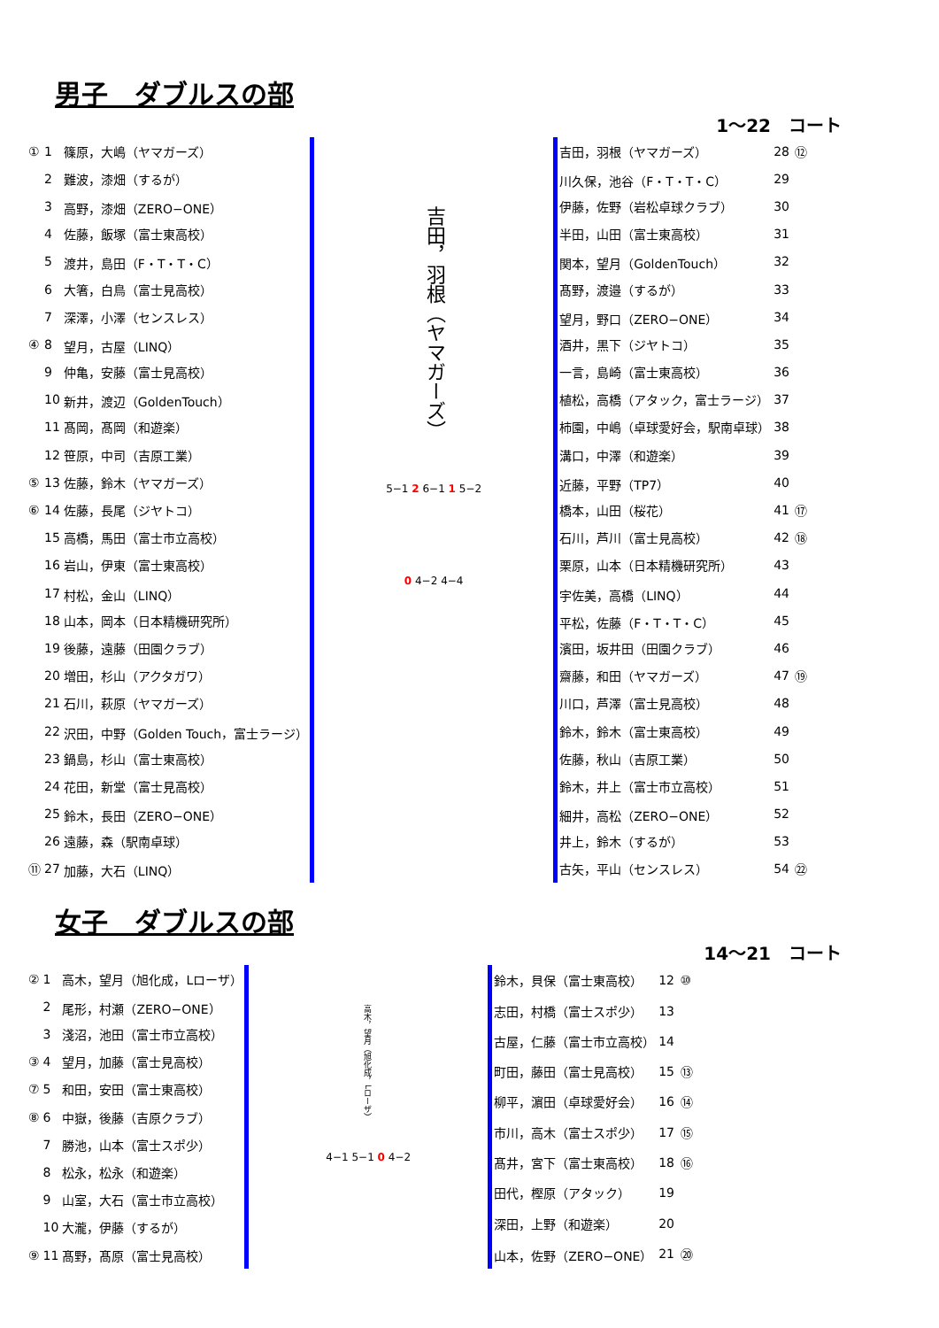男子　ダブルスの部
1～22　コート
| ① | 1 | 篠原，大嶋（ヤマガーズ） |
| | 2 | 難波，漆畑（するが） |
| | 3 | 高野，漆畑（ZERO−ONE） |
| | 4 | 佐藤，飯塚（富士東高校） |
| | 5 | 渡井，島田（F・T・T・C） |
| | 6 | 大箸，白鳥（富士見高校） |
| | 7 | 深澤，小澤（センスレス） |
| ④ | 8 | 望月，古屋（LINQ） |
| | 9 | 仲亀，安藤（富士見高校） |
| | 10 | 新井，渡辺（GoldenTouch） |
| | 11 | 髙岡，髙岡（和遊楽） |
| | 12 | 笹原，中司（吉原工業） |
| ⑤ | 13 | 佐藤，鈴木（ヤマガーズ） |
| ⑥ | 14 | 佐藤，長尾（ジヤトコ） |
| | 15 | 高橋，馬田（富士市立高校） |
| | 16 | 岩山，伊東（富士東高校） |
| | 17 | 村松，金山（LINQ） |
| | 18 | 山本，岡本（日本精機研究所） |
| | 19 | 後藤，遠藤（田園クラブ） |
| | 20 | 増田，杉山（アクタガワ） |
| | 21 | 石川，萩原（ヤマガーズ） |
| | 22 | 沢田，中野（Golden Touch，富士ラージ） |
| | 23 | 鍋島，杉山（富士東高校） |
| | 24 | 花田，新堂（富士見高校） |
| | 25 | 鈴木，長田（ZERO−ONE） |
| | 26 | 遠藤，森（駅南卓球） |
| ⑪ | 27 | 加藤，大石（LINQ） |
吉田，羽根（ヤマガーズ）
5−1 2 6−1 1 5−2
0 4−2 4−4
| 吉田，羽根（ヤマガーズ） | 28 | ⑫ |
| 川久保，池谷（F・T・T・C） | 29 | |
| 伊藤，佐野（岩松卓球クラブ） | 30 | |
| 半田，山田（富士東高校） | 31 | |
| 関本，望月（GoldenTouch） | 32 | |
| 髙野，渡邉（するが） | 33 | |
| 望月，野口（ZERO−ONE） | 34 | |
| 酒井，黒下（ジヤトコ） | 35 | |
| 一言，島崎（富士東高校） | 36 | |
| 植松，高橋（アタック，富士ラージ） | 37 | |
| 柿園，中嶋（卓球愛好会，駅南卓球） | 38 | |
| 溝口，中澤（和遊楽） | 39 | |
| 近藤，平野（TP7） | 40 | |
| 橋本，山田（桜花） | 41 | ⑰ |
| 石川，芦川（富士見高校） | 42 | ⑱ |
| 栗原，山本（日本精機研究所） | 43 | |
| 宇佐美，高橋（LINQ） | 44 | |
| 平松，佐藤（F・T・T・C） | 45 | |
| 濱田，坂井田（田園クラブ） | 46 | |
| 齋藤，和田（ヤマガーズ） | 47 | ⑲ |
| 川口，芦澤（富士見高校） | 48 | |
| 鈴木，鈴木（富士東高校） | 49 | |
| 佐藤，秋山（吉原工業） | 50 | |
| 鈴木，井上（富士市立高校） | 51 | |
| 細井，高松（ZERO−ONE） | 52 | |
| 井上，鈴木（するが） | 53 | |
| 古矢，平山（センスレス） | 54 | ㉒ |
女子　ダブルスの部
14～21　コート
| ② | 1 | 高木，望月（旭化成，Lローザ） |
| | 2 | 尾形，村瀬（ZERO−ONE） |
| | 3 | 淺沼，池田（富士市立高校） |
| ③ | 4 | 望月，加藤（富士見高校） |
| ⑦ | 5 | 和田，安田（富士東高校） |
| ⑧ | 6 | 中嶽，後藤（吉原クラブ） |
| | 7 | 勝池，山本（富士スポ少） |
| | 8 | 松永，松永（和遊楽） |
| | 9 | 山室，大石（富士市立高校） |
| | 10 | 大瀧，伊藤（するが） |
| ⑨ | 11 | 髙野，髙原（富士見高校） |
高木，望月（旭化成，Lローザ）
4−1 5−1 0 4−2
| 鈴木，貝保（富士東高校） | 12 | ⑩ |
| 志田，村橋（富士スポ少） | 13 | |
| 古屋，仁藤（富士市立高校） | 14 | |
| 町田，藤田（富士見高校） | 15 | ⑬ |
| 柳平，濵田（卓球愛好会） | 16 | ⑭ |
| 市川，高木（富士スポ少） | 17 | ⑮ |
| 髙井，宮下（富士東高校） | 18 | ⑯ |
| 田代，樫原（アタック） | 19 | |
| 深田，上野（和遊楽） | 20 | |
| 山本，佐野（ZERO−ONE） | 21 | ⑳ |